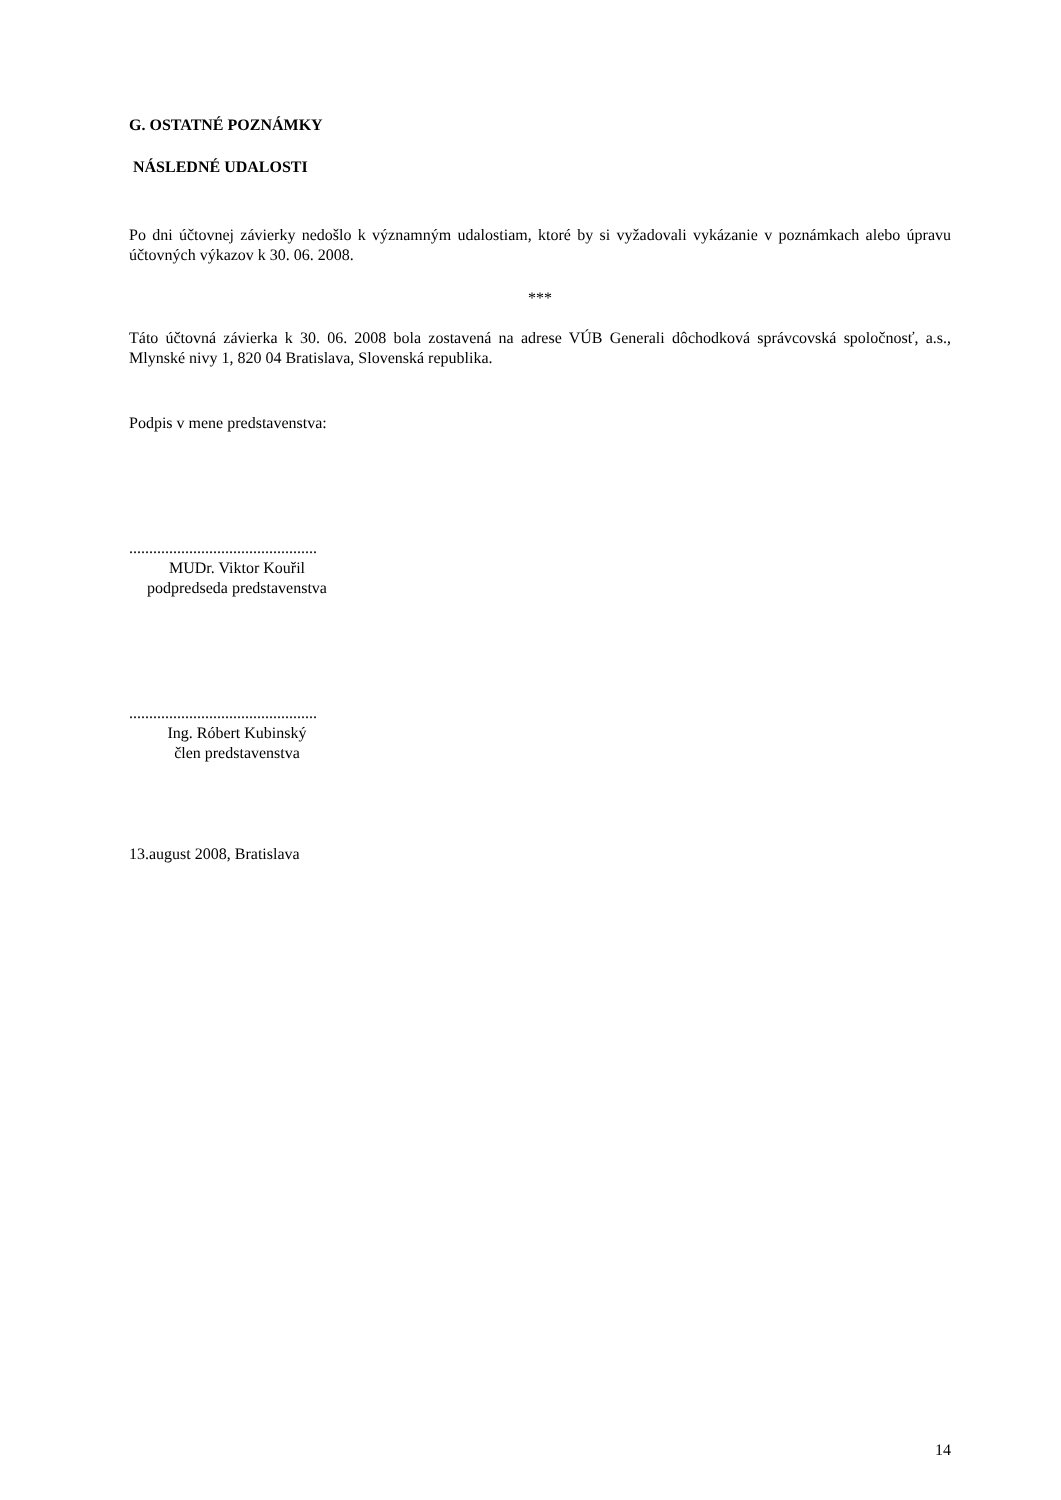G. OSTATNÉ POZNÁMKY
NÁSLEDNÉ UDALOSTI
Po dni účtovnej závierky nedošlo k významným udalostiam, ktoré by si vyžadovali vykázanie v poznámkach alebo úpravu účtovných výkazov k 30. 06. 2008.
***
Táto účtovná závierka k 30. 06. 2008 bola zostavená na adrese VÚB Generali dôchodková správcovská spoločnosť, a.s., Mlynské nivy 1, 820 04 Bratislava, Slovenská republika.
Podpis v mene predstavenstva:
...............................................
MUDr. Viktor Kouřil
podpredseda predstavenstva
...............................................
Ing. Róbert Kubinský
člen predstavenstva
13.august 2008, Bratislava
14